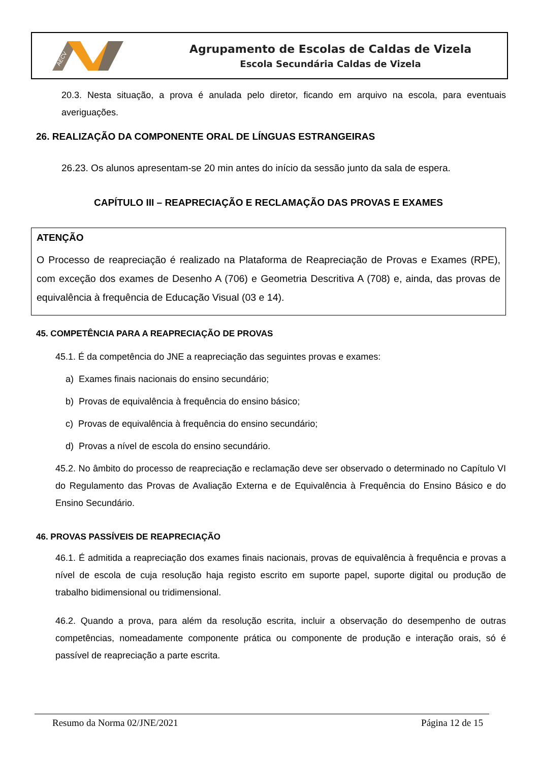AECV
Agrupamento de Escolas de Caldas de Vizela
Escola Secundária Caldas de Vizela
20.3. Nesta situação, a prova é anulada pelo diretor, ficando em arquivo na escola, para eventuais averiguações.
26. REALIZAÇÃO DA COMPONENTE ORAL DE LÍNGUAS ESTRANGEIRAS
26.23. Os alunos apresentam-se 20 min antes do início da sessão junto da sala de espera.
CAPÍTULO III – REAPRECIAÇÃO E RECLAMAÇÃO DAS PROVAS E EXAMES
ATENÇÃO
O Processo de reapreciação é realizado na Plataforma de Reapreciação de Provas e Exames (RPE), com exceção dos exames de Desenho A (706) e Geometria Descritiva A (708) e, ainda, das provas de equivalência à frequência de Educação Visual (03 e 14).
45. COMPETÊNCIA PARA A REAPRECIAÇÃO DE PROVAS
45.1. É da competência do JNE a reapreciação das seguintes provas e exames:
a) Exames finais nacionais do ensino secundário;
b) Provas de equivalência à frequência do ensino básico;
c) Provas de equivalência à frequência do ensino secundário;
d) Provas a nível de escola do ensino secundário.
45.2. No âmbito do processo de reapreciação e reclamação deve ser observado o determinado no Capítulo VI do Regulamento das Provas de Avaliação Externa e de Equivalência à Frequência do Ensino Básico e do Ensino Secundário.
46. PROVAS PASSÍVEIS DE REAPRECIAÇÃO
46.1. É admitida a reapreciação dos exames finais nacionais, provas de equivalência à frequência e provas a nível de escola de cuja resolução haja registo escrito em suporte papel, suporte digital ou produção de trabalho bidimensional ou tridimensional.
46.2. Quando a prova, para além da resolução escrita, incluir a observação do desempenho de outras competências, nomeadamente componente prática ou componente de produção e interação orais, só é passível de reapreciação a parte escrita.
Resumo da Norma 02/JNE/2021 Página 12 de 15